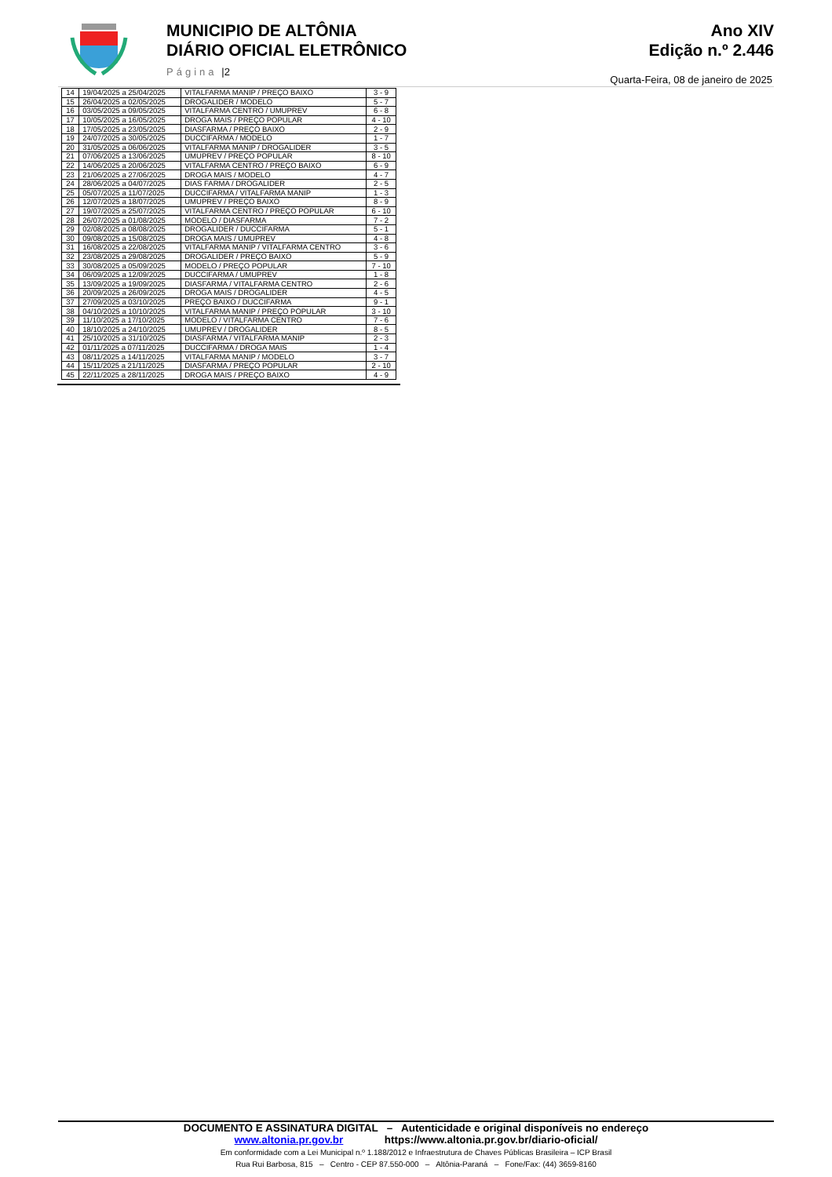MUNICIPIO DE ALTÔNIA
DIÁRIO OFICIAL ELETRÔNICO
Página |2
Ano XIV
Edição n.º 2.446
Quarta-Feira, 08 de janeiro de 2025
| 14 | 19/04/2025 a 25/04/2025 | VITALFARMA MANIP / PREÇO BAIXO | 3 - 9 |
| 15 | 26/04/2025 a 02/05/2025 | DROGALIDER / MODELO | 5 - 7 |
| 16 | 03/05/2025 a 09/05/2025 | VITALFARMA CENTRO / UMUPREV | 6 - 8 |
| 17 | 10/05/2025 a 16/05/2025 | DROGA MAIS / PREÇO POPULAR | 4 - 10 |
| 18 | 17/05/2025 a 23/05/2025 | DIASFARMA / PREÇO BAIXO | 2 - 9 |
| 19 | 24/07/2025 a 30/05/2025 | DUCCIFARMA / MODELO | 1 - 7 |
| 20 | 31/05/2025 a 06/06/2025 | VITALFARMA MANIP / DROGALIDER | 3 - 5 |
| 21 | 07/06/2025 a 13/06/2025 | UMUPREV / PREÇO POPULAR | 8 - 10 |
| 22 | 14/06/2025 a 20/06/2025 | VITALFARMA CENTRO / PREÇO BAIXO | 6 - 9 |
| 23 | 21/06/2025 a 27/06/2025 | DROGA MAIS / MODELO | 4 - 7 |
| 24 | 28/06/2025 a 04/07/2025 | DIAS FARMA / DROGALIDER | 2 - 5 |
| 25 | 05/07/2025 a 11/07/2025 | DUCCIFARMA / VITALFARMA MANIP | 1 - 3 |
| 26 | 12/07/2025 a 18/07/2025 | UMUPREV / PREÇO BAIXO | 8 - 9 |
| 27 | 19/07/2025 a 25/07/2025 | VITALFARMA CENTRO / PREÇO POPULAR | 6 - 10 |
| 28 | 26/07/2025 a 01/08/2025 | MODELO / DIASFARMA | 7 - 2 |
| 29 | 02/08/2025 a 08/08/2025 | DROGALIDER / DUCCIFARMA | 5 - 1 |
| 30 | 09/08/2025 a 15/08/2025 | DROGA MAIS / UMUPREV | 4 - 8 |
| 31 | 16/08/2025 a 22/08/2025 | VITALFARMA MANIP / VITALFARMA CENTRO | 3 - 6 |
| 32 | 23/08/2025 a 29/08/2025 | DROGALIDER / PREÇO BAIXO | 5 - 9 |
| 33 | 30/08/2025 a 05/09/2025 | MODELO / PREÇO POPULAR | 7 - 10 |
| 34 | 06/09/2025 a 12/09/2025 | DUCCIFARMA / UMUPREV | 1 - 8 |
| 35 | 13/09/2025 a 19/09/2025 | DIASFARMA / VITALFARMA CENTRO | 2 - 6 |
| 36 | 20/09/2025 a 26/09/2025 | DROGA MAIS / DROGALIDER | 4 - 5 |
| 37 | 27/09/2025 a 03/10/2025 | PREÇO BAIXO / DUCCIFARMA | 9 - 1 |
| 38 | 04/10/2025 a 10/10/2025 | VITALFARMA MANIP / PREÇO POPULAR | 3 - 10 |
| 39 | 11/10/2025 a 17/10/2025 | MODELO / VITALFARMA CENTRO | 7 - 6 |
| 40 | 18/10/2025 a 24/10/2025 | UMUPREV / DROGALIDER | 8 - 5 |
| 41 | 25/10/2025 a 31/10/2025 | DIASFARMA / VITALFARMA MANIP | 2 - 3 |
| 42 | 01/11/2025 a 07/11/2025 | DUCCIFARMA / DROGA MAIS | 1 - 4 |
| 43 | 08/11/2025 a 14/11/2025 | VITALFARMA MANIP / MODELO | 3 - 7 |
| 44 | 15/11/2025 a 21/11/2025 | DIASFARMA / PREÇO POPULAR | 2 - 10 |
| 45 | 22/11/2025 a 28/11/2025 | DROGA MAIS / PREÇO BAIXO | 4 - 9 |
DOCUMENTO E ASSINATURA DIGITAL – Autenticidade e original disponíveis no endereço
www.altonia.pr.gov.br https://www.altonia.pr.gov.br/diario-oficial/
Em conformidade com a Lei Municipal n.º 1.188/2012 e Infraestrutura de Chaves Públicas Brasileira – ICP Brasil
Rua Rui Barbosa, 815 – Centro - CEP 87.550-000 – Altônia-Paraná – Fone/Fax: (44) 3659-8160